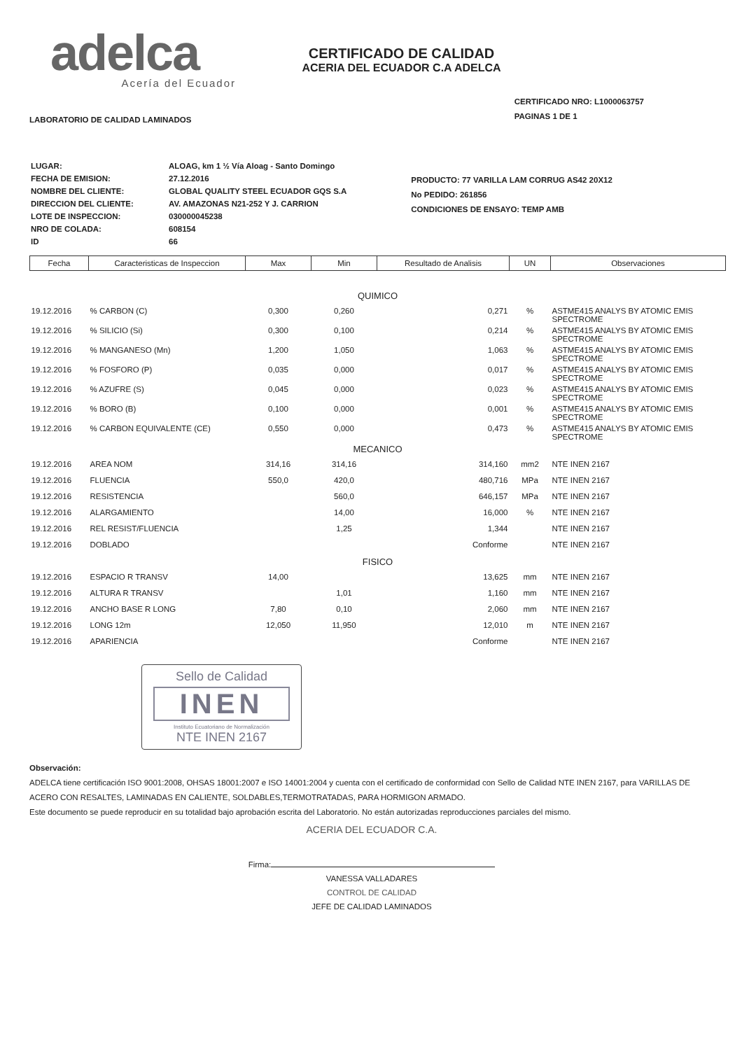adelca
Acería del Ecuador
CERTIFICADO DE CALIDAD
ACERIA DEL ECUADOR C.A ADELCA
LABORATORIO DE CALIDAD LAMINADOS
CERTIFICADO NRO: L1000063757
PAGINAS 1 DE 1
| LUGAR: | ALOAG, km 1 ½ Vía Aloag - Santo Domingo |
| FECHA DE EMISION: | 27.12.2016 |
| NOMBRE DEL CLIENTE: | GLOBAL QUALITY STEEL ECUADOR GQS S.A |
| DIRECCION DEL CLIENTE: | AV. AMAZONAS N21-252 Y J. CARRION |
| LOTE DE INSPECCION: | 030000045238 |
| NRO DE COLADA: | 608154 |
| ID | 66 |
PRODUCTO: 77 VARILLA LAM CORRUG AS42 20X12
No PEDIDO: 261856
CONDICIONES DE ENSAYO: TEMP AMB
| Fecha | Caracteristicas de Inspeccion | Max | Min | Resultado de Analisis | UN | Observaciones |
| --- | --- | --- | --- | --- | --- | --- |
| QUIMICO | | | | | | |
| 19.12.2016 | % CARBON (C) | 0,300 | 0,260 | 0,271 | % | ASTME415 ANALYS BY ATOMIC EMIS SPECTROME |
| 19.12.2016 | % SILICIO (Si) | 0,300 | 0,100 | 0,214 | % | ASTME415 ANALYS BY ATOMIC EMIS SPECTROME |
| 19.12.2016 | % MANGANESO (Mn) | 1,200 | 1,050 | 1,063 | % | ASTME415 ANALYS BY ATOMIC EMIS SPECTROME |
| 19.12.2016 | % FOSFORO (P) | 0,035 | 0,000 | 0,017 | % | ASTME415 ANALYS BY ATOMIC EMIS SPECTROME |
| 19.12.2016 | % AZUFRE (S) | 0,045 | 0,000 | 0,023 | % | ASTME415 ANALYS BY ATOMIC EMIS SPECTROME |
| 19.12.2016 | % BORO (B) | 0,100 | 0,000 | 0,001 | % | ASTME415 ANALYS BY ATOMIC EMIS SPECTROME |
| 19.12.2016 | % CARBON EQUIVALENTE (CE) | 0,550 | 0,000 | 0,473 | % | ASTME415 ANALYS BY ATOMIC EMIS SPECTROME |
| MECANICO | | | | | | |
| 19.12.2016 | AREA NOM | 314,16 | 314,16 | 314,160 | mm2 | NTE INEN 2167 |
| 19.12.2016 | FLUENCIA | 550,0 | 420,0 | 480,716 | MPa | NTE INEN 2167 |
| 19.12.2016 | RESISTENCIA | | 560,0 | 646,157 | MPa | NTE INEN 2167 |
| 19.12.2016 | ALARGAMIENTO | | 14,00 | 16,000 | % | NTE INEN 2167 |
| 19.12.2016 | REL RESIST/FLUENCIA | | 1,25 | 1,344 | | NTE INEN 2167 |
| 19.12.2016 | DOBLADO | | | Conforme | | NTE INEN 2167 |
| FISICO | | | | | | |
| 19.12.2016 | ESPACIO R TRANSV | 14,00 | | 13,625 | mm | NTE INEN 2167 |
| 19.12.2016 | ALTURA R TRANSV | | 1,01 | 1,160 | mm | NTE INEN 2167 |
| 19.12.2016 | ANCHO BASE R LONG | 7,80 | 0,10 | 2,060 | mm | NTE INEN 2167 |
| 19.12.2016 | LONG 12m | 12,050 | 11,950 | 12,010 | m | NTE INEN 2167 |
| 19.12.2016 | APARIENCIA | | | Conforme | | NTE INEN 2167 |
Sello de Calidad
INEN
Instituto Ecuatoriano de Normalización
NTE INEN 2167
Observación:
ADELCA tiene certificación ISO 9001:2008, OHSAS 18001:2007 e ISO 14001:2004 y cuenta con el certificado de conformidad con Sello de Calidad NTE INEN 2167, para VARILLAS DE ACERO CON RESALTES, LAMINADAS EN CALIENTE, SOLDABLES,TERMOTRATADAS, PARA HORMIGON ARMADO.
Este documento se puede reproducir en su totalidad bajo aprobación escrita del Laboratorio. No están autorizadas reproducciones parciales del mismo.
ACERIA DEL ECUADOR C.A.
Firma:
VANESSA VALLADARES
CONTROL DE CALIDAD
JEFE DE CALIDAD LAMINADOS